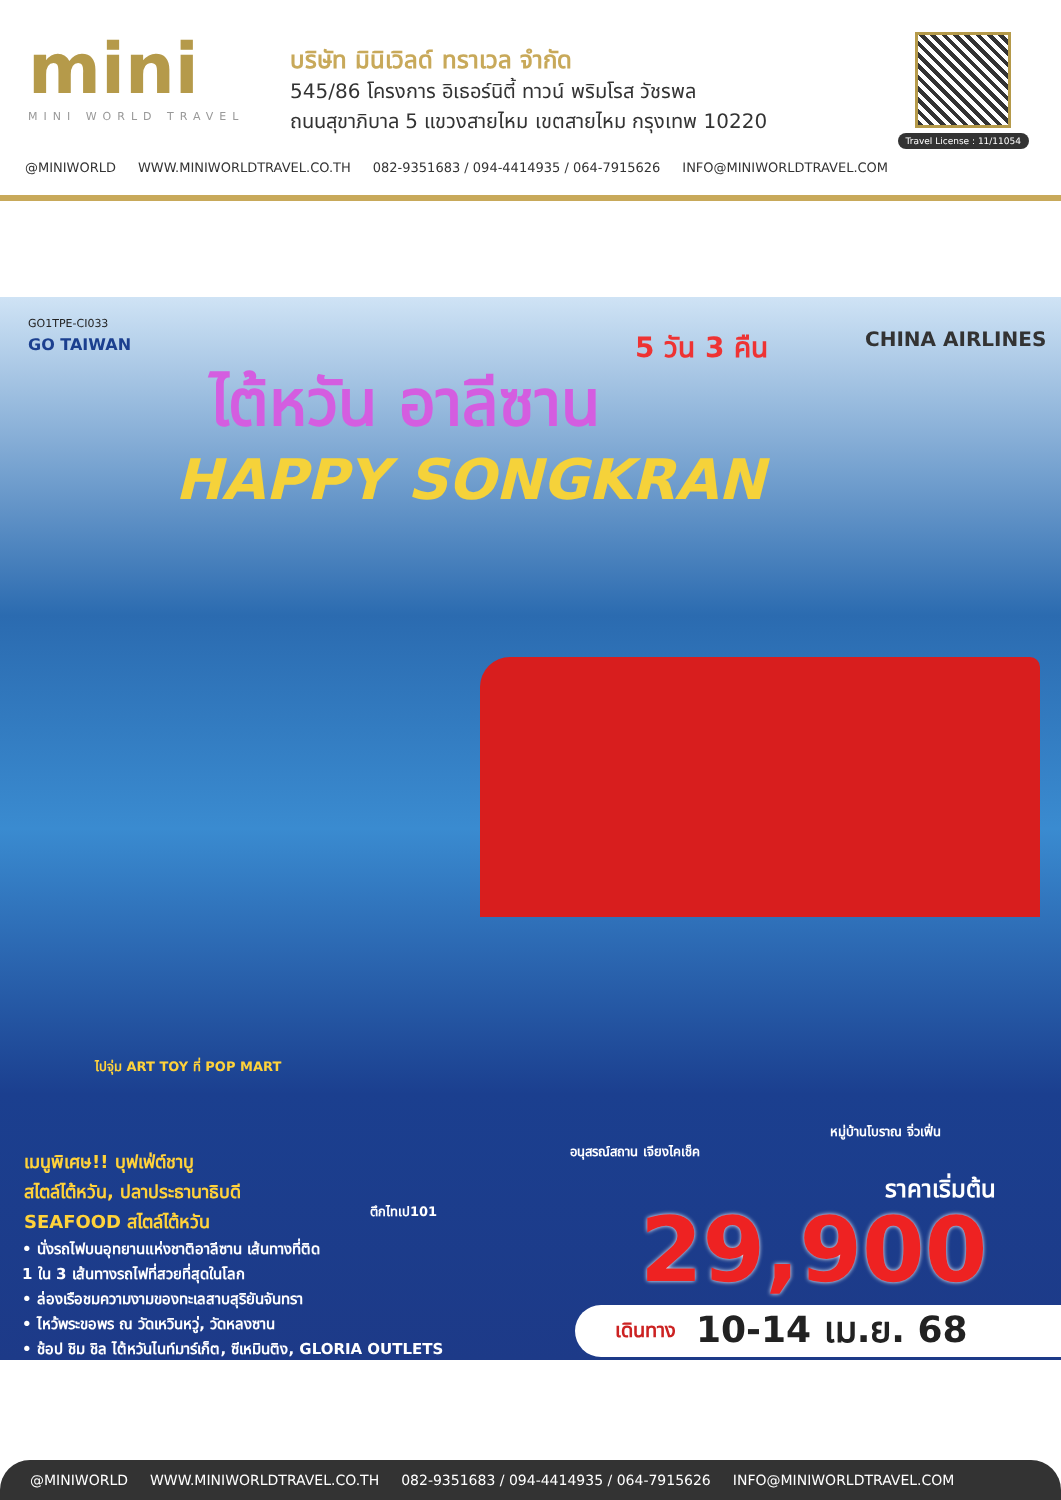mini
MINI WORLD TRAVEL
บริษัท มินิเวิลด์ ทราเวล จำกัด
545/86 โครงการ อิเธอร์นิตี้ ทาวน์ พริมโรส วัชรพล
ถนนสุขาภิบาล 5 แขวงสายไหม เขตสายไหม กรุงเทพ 10220
Travel License : 11/11054
@MINIWORLD WWW.MINIWORLDTRAVEL.CO.TH 082-9351683 / 094-4414935 / 064-7915626 INFO@MINIWORLDTRAVEL.COM
GO1TPE-CI033
GO TAIWAN 5 วัน 3 คืน CHINA AIRLINES
ไต้หวัน อาลีซาน
HAPPY SONGKRAN
ไปจุ่ม ART TOY ที่ POP MART
ตึกไทเป101
อนุสรณ์สถาน เจียงไคเช็ค
หมู่บ้านโบราณ จิ่วเฟิ่น
เมนูพิเศษ!! บุฟเฟ่ต์ชาบู
สไตล์ไต้หวัน, ปลาประธานาธิบดี
SEAFOOD สไตล์ไต้หวัน
• นั่งรถไฟบนอุทยานแห่งชาติอาลีซาน เส้นทางที่ติด
1 ใน 3 เส้นทางรถไฟที่สวยที่สุดในโลก
• ล่องเรือชมความงามของทะเลสาบสุริยันจันทรา
• ไหว้พระขอพร ณ วัดเหวินหวู่, วัดหลงซาน
• ช้อป ชิม ชิล ไต้หวันไนท์มาร์เก็ต, ซีเหมินติง, GLORIA OUTLETS
ราคาเริ่มต้น
29,900
เดินทาง 10-14 เม.ย. 68
@MINIWORLD WWW.MINIWORLDTRAVEL.CO.TH 082-9351683 / 094-4414935 / 064-7915626 INFO@MINIWORLDTRAVEL.COM